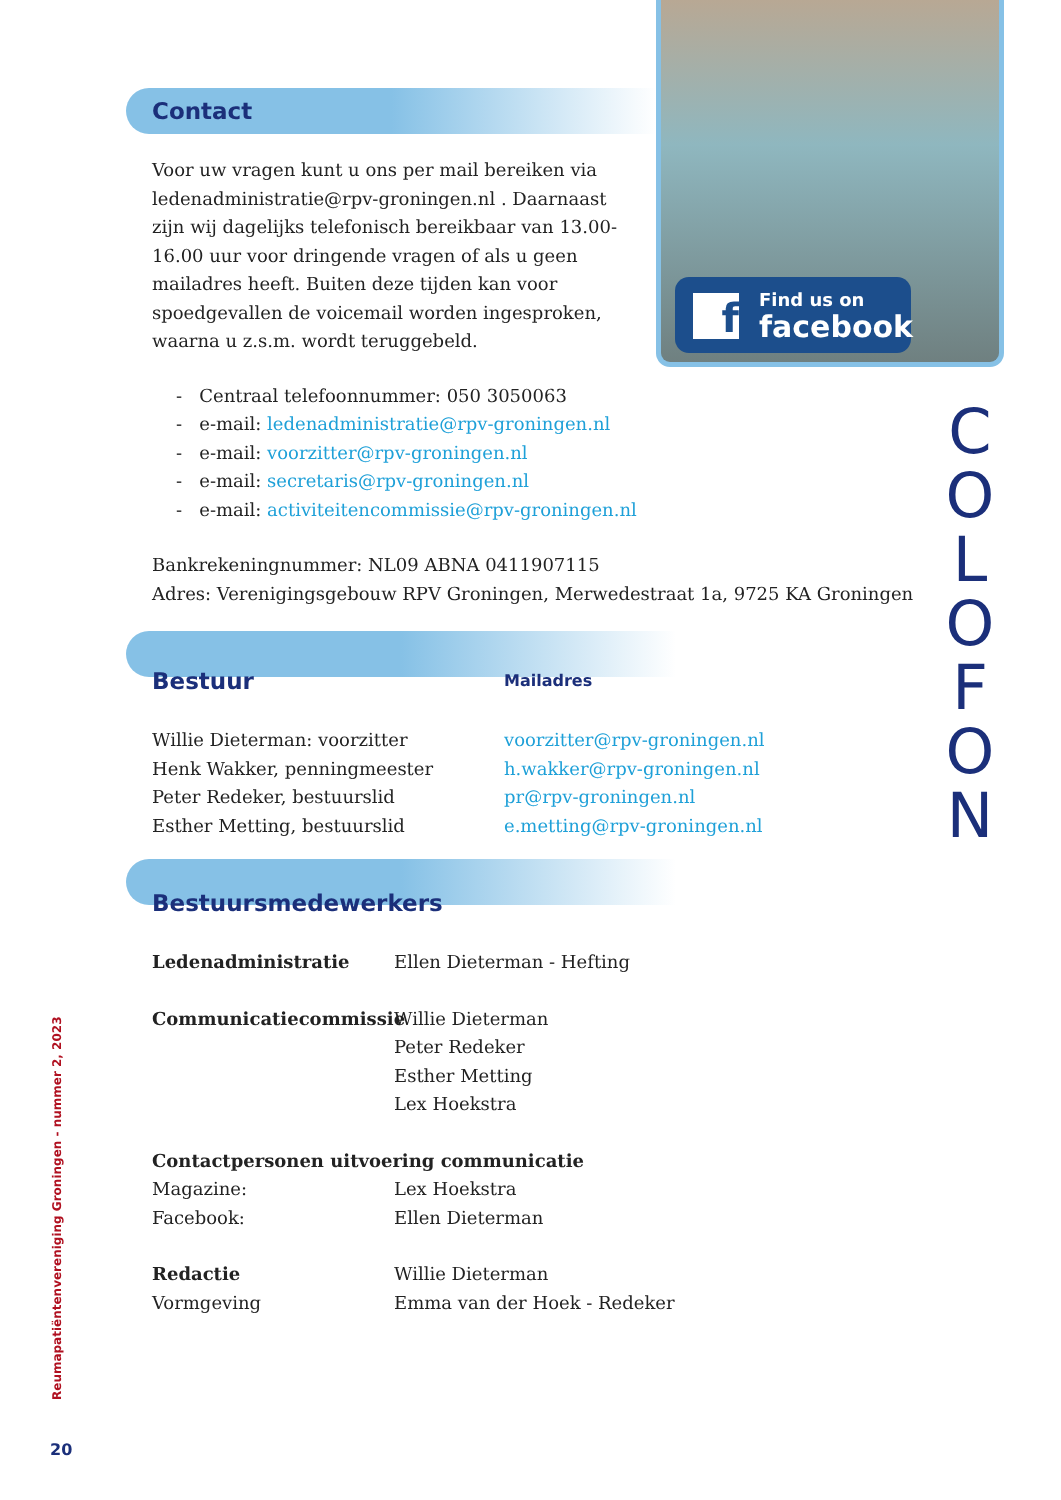f Find us on
facebook
C
O
L
O
F
O
N
Contact
Voor uw vragen kunt u ons per mail bereiken via ledenadministratie@rpv-groningen.nl . Daarnaast zijn wij dagelijks telefonisch bereikbaar van 13.00-16.00 uur voor dringende vragen of als u geen mailadres heeft. Buiten deze tijden kan voor spoedgevallen de voicemail worden ingesproken, waarna u z.s.m. wordt teruggebeld.
- Centraal telefoonnummer: 050 3050063
- e-mail: ledenadministratie@rpv-groningen.nl
- e-mail: voorzitter@rpv-groningen.nl
- e-mail: secretaris@rpv-groningen.nl
- e-mail: activiteitencommissie@rpv-groningen.nl
Bankrekeningnummer: NL09 ABNA 0411907115
Adres: Verenigingsgebouw RPV Groningen, Merwedestraat 1a, 9725 KA Groningen
Bestuur
Mailadres
Willie Dieterman: voorzitter
Henk Wakker, penningmeester
Peter Redeker, bestuurslid
Esther Metting, bestuurslid
voorzitter@rpv-groningen.nl
h.wakker@rpv-groningen.nl
pr@rpv-groningen.nl
e.metting@rpv-groningen.nl
Bestuursmedewerkers
Ledenadministratie Ellen Dieterman - Hefting
Communicatiecommissie Willie Dieterman
Peter Redeker
Esther Metting
Lex Hoekstra
Contactpersonen uitvoering communicatie
Magazine: Lex Hoekstra
Facebook: Ellen Dieterman
Redactie
Vormgeving
Willie Dieterman
Emma van der Hoek - Redeker
Reumapatiëntenvereniging Groningen - nummer 2, 2023
20